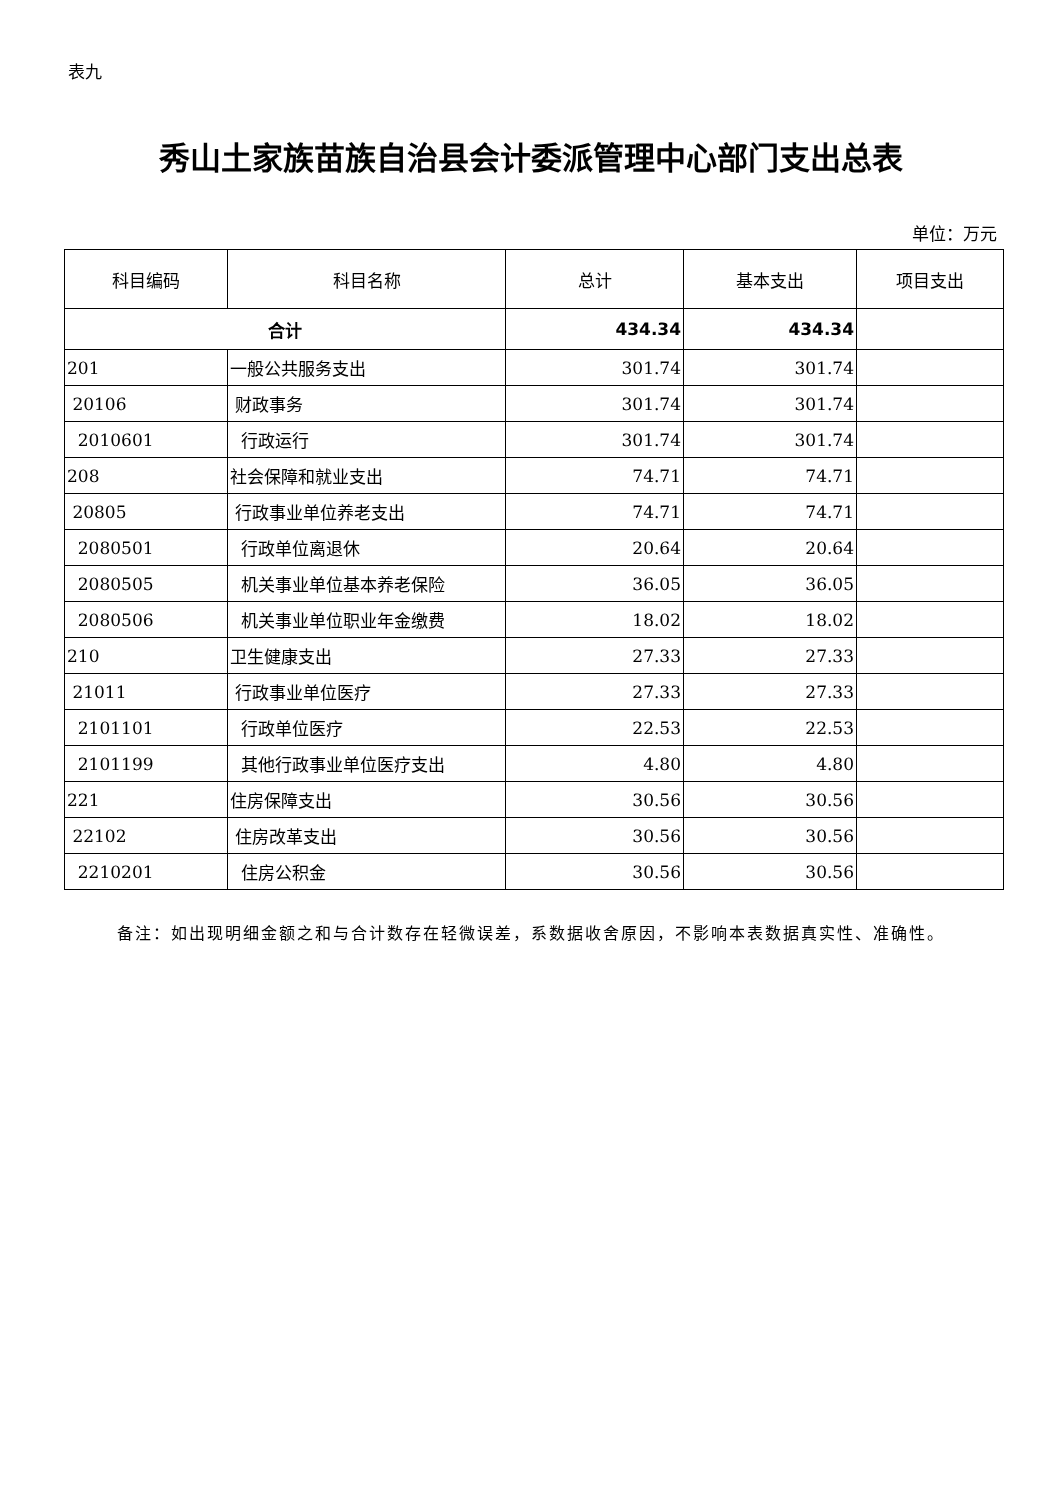表九
秀山土家族苗族自治县会计委派管理中心部门支出总表
单位：万元
| 科目编码 | 科目名称 | 总计 | 基本支出 | 项目支出 |
| --- | --- | --- | --- | --- |
| 合计 | | 434.34 | 434.34 | |
| 201 | 一般公共服务支出 | 301.74 | 301.74 | |
| 20106 | 财政事务 | 301.74 | 301.74 | |
| 2010601 | 行政运行 | 301.74 | 301.74 | |
| 208 | 社会保障和就业支出 | 74.71 | 74.71 | |
| 20805 | 行政事业单位养老支出 | 74.71 | 74.71 | |
| 2080501 | 行政单位离退休 | 20.64 | 20.64 | |
| 2080505 | 机关事业单位基本养老保险 | 36.05 | 36.05 | |
| 2080506 | 机关事业单位职业年金缴费 | 18.02 | 18.02 | |
| 210 | 卫生健康支出 | 27.33 | 27.33 | |
| 21011 | 行政事业单位医疗 | 27.33 | 27.33 | |
| 2101101 | 行政单位医疗 | 22.53 | 22.53 | |
| 2101199 | 其他行政事业单位医疗支出 | 4.80 | 4.80 | |
| 221 | 住房保障支出 | 30.56 | 30.56 | |
| 22102 | 住房改革支出 | 30.56 | 30.56 | |
| 2210201 | 住房公积金 | 30.56 | 30.56 | |
备注：如出现明细金额之和与合计数存在轻微误差，系数据收舍原因，不影响本表数据真实性、准确性。